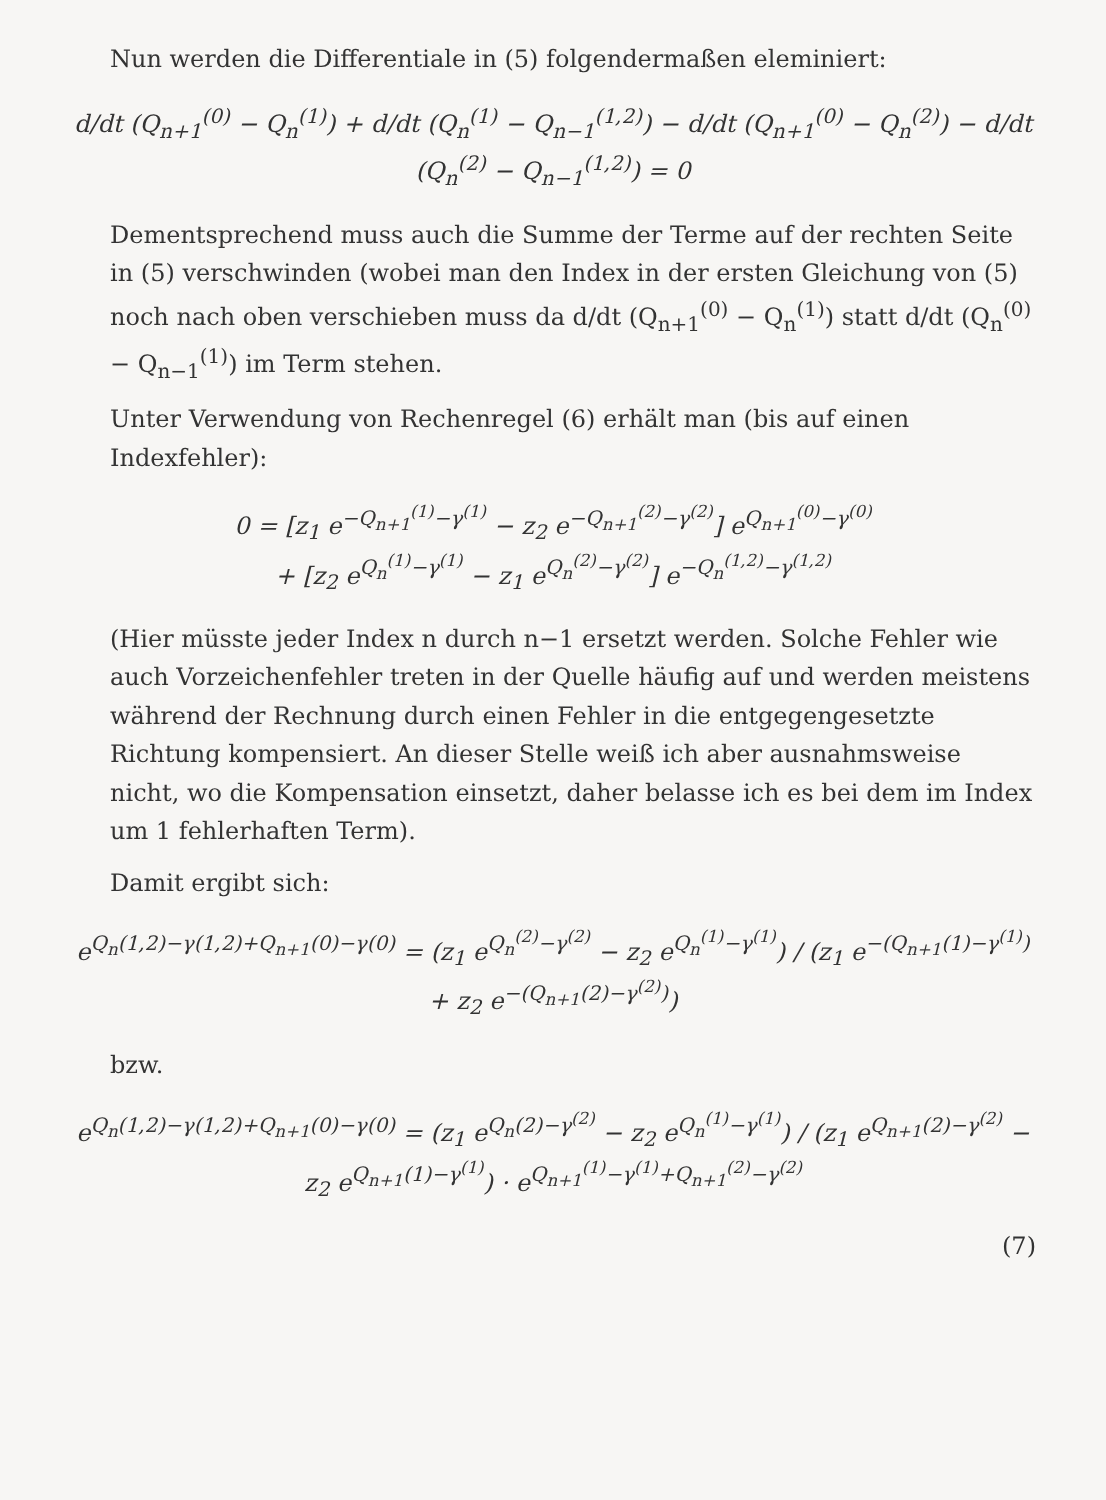Nun werden die Differentiale in (5) folgendermaßen eleminiert:
d/dt (Q<sub>n+1</sub><sup>(0)</sup> − Q<sub>n</sub><sup>(1)</sup>) + d/dt (Q<sub>n</sub><sup>(1)</sup> − Q<sub>n−1</sub><sup>(1,2)</sup>) − d/dt (Q<sub>n+1</sub><sup>(0)</sup> − Q<sub>n</sub><sup>(2)</sup>) − d/dt (Q<sub>n</sub><sup>(2)</sup> − Q<sub>n−1</sub><sup>(1,2)</sup>) = 0
Dementsprechend muss auch die Summe der Terme auf der rechten Seite in (5) verschwinden (wobei man den Index in der ersten Gleichung von (5) noch nach oben verschieben muss da d/dt (Q<sub>n+1</sub><sup>(0)</sup> − Q<sub>n</sub><sup>(1)</sup>) statt d/dt (Q<sub>n</sub><sup>(0)</sup> − Q<sub>n−1</sub><sup>(1)</sup>) im Term stehen.
Unter Verwendung von Rechenregel (6) erhält man (bis auf einen Indexfehler):
0 = [z<sub>1</sub> e<sup>−Q<sub>n+1</sub><sup>(1)</sup>−γ<sup>(1)</sup></sup> − z<sub>2</sub> e<sup>−Q<sub>n+1</sub><sup>(2)</sup>−γ<sup>(2)</sup></sup>] e<sup>Q<sub>n+1</sub><sup>(0)</sup>−γ<sup>(0)</sup></sup>
+ [z<sub>2</sub> e<sup>Q<sub>n</sub><sup>(1)</sup>−γ<sup>(1)</sup></sup> − z<sub>1</sub> e<sup>Q<sub>n</sub><sup>(2)</sup>−γ<sup>(2)</sup></sup>] e<sup>−Q<sub>n</sub><sup>(1,2)</sup>−γ<sup>(1,2)</sup></sup>
(Hier müsste jeder Index n durch n−1 ersetzt werden. Solche Fehler wie auch Vorzeichenfehler treten in der Quelle häufig auf und werden meistens während der Rechnung durch einen Fehler in die entgegengesetzte Richtung kompensiert. An dieser Stelle weiß ich aber ausnahmsweise nicht, wo die Kompensation einsetzt, daher belasse ich es bei dem im Index um 1 fehlerhaften Term).
Damit ergibt sich:
e<sup>Q<sub>n</sub>(1,2)−γ(1,2)+Q<sub>n+1</sub>(0)−γ(0)</sup> = (z<sub>1</sub> e<sup>Q<sub>n</sub><sup>(2)</sup>−γ<sup>(2)</sup></sup> − z<sub>2</sub> e<sup>Q<sub>n</sub><sup>(1)</sup>−γ<sup>(1)</sup></sup>) / (z<sub>1</sub> e<sup>−(Q<sub>n+1</sub>(1)−γ<sup>(1)</sup>)</sup> + z<sub>2</sub> e<sup>−(Q<sub>n+1</sub>(2)−γ<sup>(2)</sup>)</sup>)
bzw.
e<sup>Q<sub>n</sub>(1,2)−γ(1,2)+Q<sub>n+1</sub>(0)−γ(0)</sup> = (z<sub>1</sub> e<sup>Q<sub>n</sub>(2)−γ<sup>(2)</sup></sup> − z<sub>2</sub> e<sup>Q<sub>n</sub><sup>(1)</sup>−γ<sup>(1)</sup></sup>) / (z<sub>1</sub> e<sup>Q<sub>n+1</sub>(2)−γ<sup>(2)</sup></sup> − z<sub>2</sub> e<sup>Q<sub>n+1</sub>(1)−γ<sup>(1)</sup></sup>) · e<sup>Q<sub>n+1</sub><sup>(1)</sup>−γ<sup>(1)</sup>+Q<sub>n+1</sub><sup>(2)</sup>−γ<sup>(2)</sup></sup>
(7)